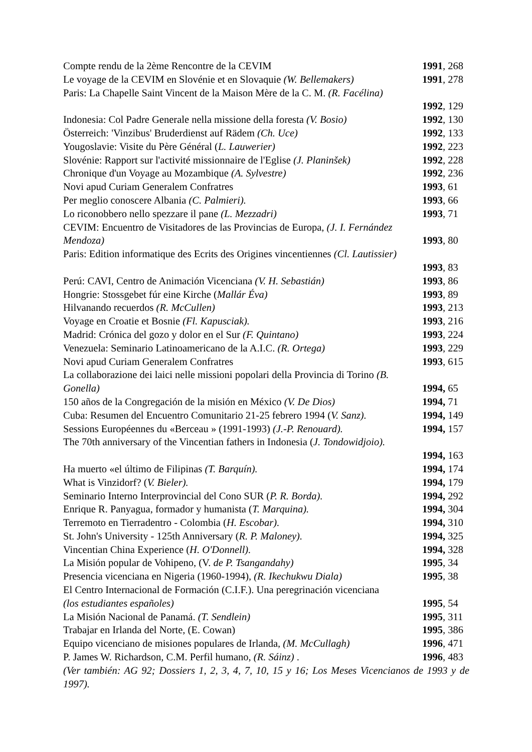Compte rendu de la 2ème Rencontre de la CEVIM 1991, 268
Le voyage de la CEVIM en Slovénie et en Slovaquie (W. Bellemakers) 1991, 278
Paris: La Chapelle Saint Vincent de la Maison Mère de la C. M. (R. Facélina)
1992, 129
Indonesia: Col Padre Generale nella missione della foresta (V. Bosio) 1992, 130
Österreich: 'Vinzibus' Bruderdienst auf Rädem (Ch. Uce) 1992, 133
Yougoslavie: Visite du Père Général (L. Lauwerier) 1992, 223
Slovénie: Rapport sur l'activité missionnaire de l'Eglise (J. Planinšek) 1992, 228
Chronique d'un Voyage au Mozambique (A. Sylvestre) 1992, 236
Novi apud Curiam Generalem Confratres 1993, 61
Per meglio conoscere Albania (C. Palmieri). 1993, 66
Lo riconobbero nello spezzare il pane (L. Mezzadri) 1993, 71
CEVIM: Encuentro de Visitadores de las Provincias de Europa, (J. I. Fernández
Mendoza) 1993, 80
Paris: Edition informatique des Ecrits des Origines vincentiennes (Cl. Lautissier)
1993, 83
Perú: CAVI, Centro de Animación Vicenciana (V. H. Sebastián) 1993, 86
Hongrie: Stossgebet fúr eine Kirche (Mallár Éva) 1993, 89
Hilvanando recuerdos (R. McCullen) 1993, 213
Voyage en Croatie et Bosnie (Fl. Kapusciak). 1993, 216
Madrid: Crónica del gozo y dolor en el Sur (F. Quintano) 1993, 224
Venezuela: Seminario Latinoamericano de la A.I.C. (R. Ortega) 1993, 229
Novi apud Curiam Generalem Confratres 1993, 615
La collaborazione dei laici nelle missioni popolari della Provincia di Torino (B.
Gonella) 1994, 65
150 años de la Congregación de la misión en México (V. De Dios) 1994, 71
Cuba: Resumen del Encuentro Comunitario 21-25 febrero 1994 (V. Sanz). 1994, 149
Sessions Européennes du «Berceau » (1991-1993) (J.-P. Renouard). 1994, 157
The 70th anniversary of the Vincentian fathers in Indonesia (J. Tondowidjoio).
1994, 163
Ha muerto «el último de Filipinas (T. Barquín). 1994, 174
What is Vinzidorf? (V. Bieler). 1994, 179
Seminario Interno Interprovincial del Cono SUR (P. R. Borda). 1994, 292
Enrique R. Panyagua, formador y humanista (T. Marquina). 1994, 304
Terremoto en Tierradentro - Colombia (H. Escobar). 1994, 310
St. John's University - 125th Anniversary (R. P. Maloney). 1994, 325
Vincentian China Experience (H. O'Donnell). 1994, 328
La Misión popular de Vohipeno, (V. de P. Tsangandahy) 1995, 34
Presencia vicenciana en Nigeria (1960-1994), (R. Ikechukwu Diala) 1995, 38
El Centro Internacional de Formación (C.I.F.). Una peregrinación vicenciana
(los estudiantes españoles) 1995, 54
La Misión Nacional de Panamá. (T. Sendlein) 1995, 311
Trabajar en Irlanda del Norte, (E. Cowan) 1995, 386
Equipo vicenciano de misiones populares de Irlanda, (M. McCullagh) 1996, 471
P. James W. Richardson, C.M. Perfil humano, (R. Sáinz) . 1996, 483
(Ver también: AG 92; Dossiers 1, 2, 3, 4, 7, 10, 15 y 16; Los Meses Vicencianos de 1993 y de 1997).